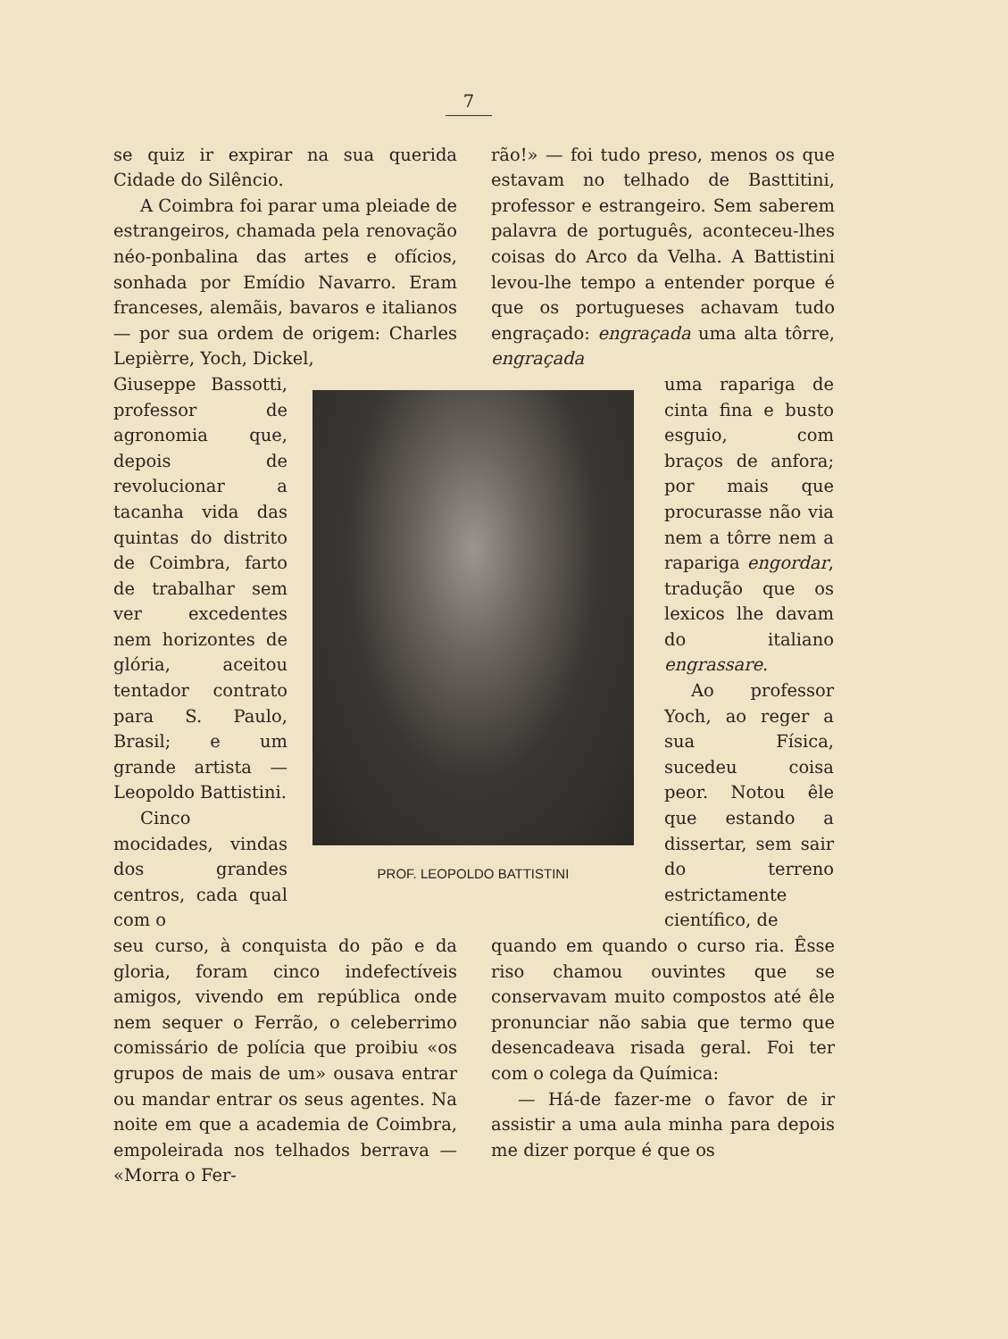7
se quiz ir expirar na sua querida Cidade do Silêncio.
A Coimbra foi parar uma pleiade de estrangeiros, chamada pela renovação néo-ponbalina das artes e ofícios, sonhada por Emídio Navarro. Eram franceses, alemãis, bavaros e italianos — por sua ordem de origem: Charles Lepièrre, Yoch, Dickel,
rão!» — foi tudo preso, menos os que estavam no telhado de Basttitini, professor e estrangeiro. Sem saberem palavra de português, aconteceu-lhes coisas do Arco da Velha. A Battistini levou-lhe tempo a entender porque é que os portugueses achavam tudo engraçado: engraçada uma alta tôrre, engraçada
Giuseppe Bassotti, professor de agronomia que, depois de revolucionar a tacanha vida das quintas do distrito de Coimbra, farto de trabalhar sem ver excedentes nem horizontes de glória, aceitou tentador contrato para S. Paulo, Brasil; e um grande artista — Leopoldo Battistini.
Cinco mocidades, vindas dos grandes centros, cada qual com o
PROF. LEOPOLDO BATTISTINI
uma rapariga de cinta fina e busto esguio, com braços de anfora; por mais que procurasse não via nem a tôrre nem a rapariga engordar, tradução que os lexicos lhe davam do italiano engrassare.
Ao professor Yoch, ao reger a sua Física, sucedeu coisa peor. Notou êle que estando a dissertar, sem sair do terreno estrictamente científico, de
seu curso, à conquista do pão e da gloria, foram cinco indefectíveis amigos, vivendo em república onde nem sequer o Ferrão, o celeberrimo comissário de polícia que proibiu «os grupos de mais de um» ousava entrar ou mandar entrar os seus agentes. Na noite em que a academia de Coimbra, empoleirada nos telhados berrava — «Morra o Fer-
quando em quando o curso ria. Êsse riso chamou ouvintes que se conservavam muito compostos até êle pronunciar não sabia que termo que desencadeava risada geral. Foi ter com o colega da Química:
— Há-de fazer-me o favor de ir assistir a uma aula minha para depois me dizer porque é que os